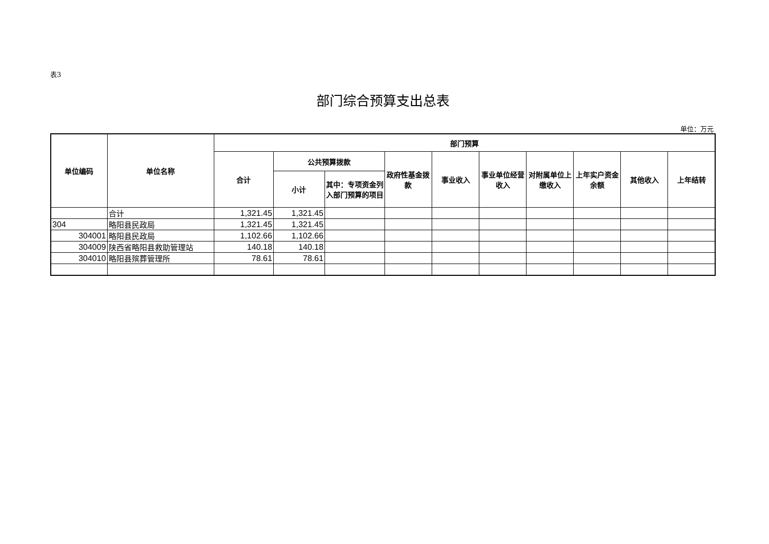表3
部门综合预算支出总表
单位：万元
| 单位编码 | 单位名称 | 部门预算 | | | | | | | | | |
| --- | --- | --- | --- | --- | --- | --- | --- | --- | --- | --- | --- |
| | | 合计 | 公共预算拨款 | | 政府性基金拨款 | 事业收入 | 事业单位经营收入 | 对附属单位上缴收入 | 上年实户资金余额 | 其他收入 | 上年结转 |
| | | | 小计 | 其中：专项资金列入部门预算的项目 | | | | | | | |
| | 合计 | 1,321.45 | 1,321.45 | | | | | | | | |
| 304 | 略阳县民政局 | 1,321.45 | 1,321.45 | | | | | | | | |
| 304001 | 略阳县民政局 | 1,102.66 | 1,102.66 | | | | | | | | |
| 304009 | 陕西省略阳县救助管理站 | 140.18 | 140.18 | | | | | | | | |
| 304010 | 略阳县殡葬管理所 | 78.61 | 78.61 | | | | | | | | |